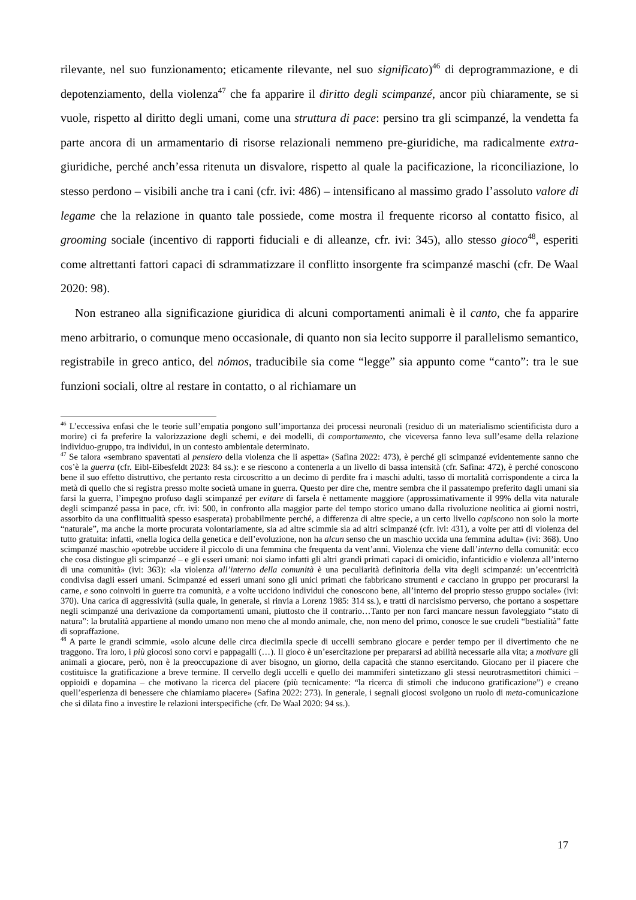rilevante, nel suo funzionamento; eticamente rilevante, nel suo significato)<sup>46</sup> di deprogrammazione, e di depotenziamento, della violenza<sup>47</sup> che fa apparire il diritto degli scimpanzé, ancor più chiaramente, se si vuole, rispetto al diritto degli umani, come una struttura di pace: persino tra gli scimpanzé, la vendetta fa parte ancora di un armamentario di risorse relazionali nemmeno pre-giuridiche, ma radicalmente extra-giuridiche, perché anch’essa ritenuta un disvalore, rispetto al quale la pacificazione, la riconciliazione, lo stesso perdono – visibili anche tra i cani (cfr. ivi: 486) – intensificano al massimo grado l’assoluto valore di legame che la relazione in quanto tale possiede, come mostra il frequente ricorso al contatto fisico, al grooming sociale (incentivo di rapporti fiduciali e di alleanze, cfr. ivi: 345), allo stesso gioco<sup>48</sup>, esperiti come altrettanti fattori capaci di sdrammatizzare il conflitto insorgente fra scimpanzé maschi (cfr. De Waal 2020: 98).
Non estraneo alla significazione giuridica di alcuni comportamenti animali è il canto, che fa apparire meno arbitrario, o comunque meno occasionale, di quanto non sia lecito supporre il parallelismo semantico, registrabile in greco antico, del nómos, traducibile sia come “legge” sia appunto come “canto”: tra le sue funzioni sociali, oltre al restare in contatto, o al richiamare un
<sup>46</sup> L’eccessiva enfasi che le teorie sull’empatia pongono sull’importanza dei processi neuronali (residuo di un materialismo scientificista duro a morire) ci fa preferire la valorizzazione degli schemi, e dei modelli, di comportamento, che viceversa fanno leva sull’esame della relazione individuo-gruppo, tra individui, in un contesto ambientale determinato.
<sup>47</sup> Se talora «sembrano spaventati al pensiero della violenza che li aspetta» (Safina 2022: 473), è perché gli scimpanzé evidentemente sanno che cos’è la guerra (cfr. Eibl-Eibesfeldt 2023: 84 ss.): e se riescono a contenerla a un livello di bassa intensità (cfr. Safina: 472), è perché conoscono bene il suo effetto distruttivo, che pertanto resta circoscritto a un decimo di perdite fra i maschi adulti, tasso di mortalità corrispondente a circa la metà di quello che si registra presso molte società umane in guerra. Questo per dire che, mentre sembra che il passatempo preferito dagli umani sia farsi la guerra, l’impegno profuso dagli scimpanzé per evitare di farsela è nettamente maggiore (approssimativamente il 99% della vita naturale degli scimpanzé passa in pace, cfr. ivi: 500, in confronto alla maggior parte del tempo storico umano dalla rivoluzione neolitica ai giorni nostri, assorbito da una conflittualità spesso esasperata) probabilmente perché, a differenza di altre specie, a un certo livello capiscono non solo la morte “naturale”, ma anche la morte procurata volontariamente, sia ad altre scimmie sia ad altri scimpanzé (cfr. ivi: 431), a volte per atti di violenza del tutto gratuita: infatti, «nella logica della genetica e dell’evoluzione, non ha alcun senso che un maschio uccida una femmina adulta» (ivi: 368). Uno scimpanzé maschio «potrebbe uccidere il piccolo di una femmina che frequenta da vent’anni. Violenza che viene dall’interno della comunità: ecco che cosa distingue gli scimpanzé – e gli esseri umani: noi siamo infatti gli altri grandi primati capaci di omicidio, infanticidio e violenza all’interno di una comunità» (ivi: 363): «la violenza all’interno della comunità è una peculiarità definitoria della vita degli scimpanzé: un’eccentricità condivisa dagli esseri umani. Scimpanzé ed esseri umani sono gli unici primati che fabbricano strumenti e cacciano in gruppo per procurarsi la carne, e sono coinvolti in guerre tra comunità, e a volte uccidono individui che conoscono bene, all’interno del proprio stesso gruppo sociale» (ivi: 370). Una carica di aggressività (sulla quale, in generale, si rinvia a Lorenz 1985: 314 ss.), e tratti di narcisismo perverso, che portano a sospettare negli scimpanzé una derivazione da comportamenti umani, piuttosto che il contrario…Tanto per non farci mancare nessun favoleggiato “stato di natura”: la brutalità appartiene al mondo umano non meno che al mondo animale, che, non meno del primo, conosce le sue crudeli “bestialità” fatte di sopraffazione.
<sup>48</sup> A parte le grandi scimmie, «solo alcune delle circa diecimila specie di uccelli sembrano giocare e perder tempo per il divertimento che ne traggono. Tra loro, i più giocosi sono corvi e pappagalli (…). Il gioco è un’esercitazione per prepararsi ad abilità necessarie alla vita; a motivare gli animali a giocare, però, non è la preoccupazione di aver bisogno, un giorno, della capacità che stanno esercitando. Giocano per il piacere che costituisce la gratificazione a breve termine. Il cervello degli uccelli e quello dei mammiferi sintetizzano gli stessi neurotrasmettitori chimici – oppioidi e dopamina – che motivano la ricerca del piacere (più tecnicamente: “la ricerca di stimoli che inducono gratificazione”) e creano quell’esperienza di benessere che chiamiamo piacere» (Safina 2022: 273). In generale, i segnali giocosi svolgono un ruolo di meta-comunicazione che si dilata fino a investire le relazioni interspecifiche (cfr. De Waal 2020: 94 ss.).
17